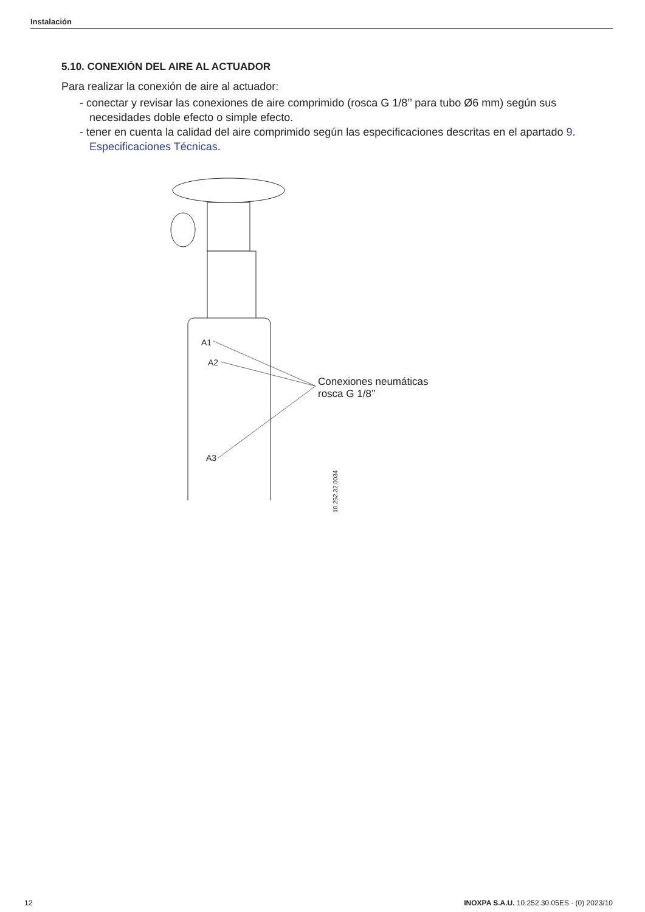Instalación
5.10. CONEXIÓN DEL AIRE AL ACTUADOR
Para realizar la conexión de aire al actuador:
- conectar y revisar las conexiones de aire comprimido (rosca G 1/8’’ para tubo Ø6 mm) según sus necesidades doble efecto o simple efecto.
- tener en cuenta la calidad del aire comprimido según las especificaciones descritas en el apartado 9. Especificaciones Técnicas.
A1
A2
A3
Conexiones neumáticas
rosca G 1/8’’
10.252.32.0034
12 INOXPA S.A.U. 10.252.30.05ES · (0) 2023/10